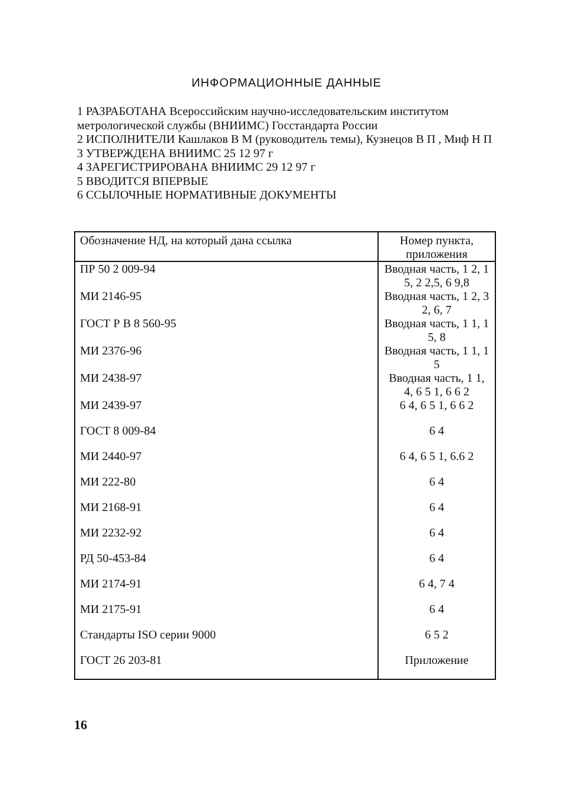ИНФОРМАЦИОННЫЕ ДАННЫЕ
1 РАЗРАБОТАНА Всероссийским научно-исследовательским институтом метрологической службы (ВНИИМС) Госстандарта России
2 ИСПОЛНИТЕЛИ Кашлаков В М (руководитель темы), Кузнецов В П , Миф Н П
3 УТВЕРЖДЕНА ВНИИМС 25 12 97 г
4 ЗАРЕГИСТРИРОВАНА ВНИИМС 29 12 97 г
5 ВВОДИТСЯ ВПЕРВЫЕ
6 ССЫЛОЧНЫЕ НОРМАТИВНЫЕ ДОКУМЕНТЫ
| Обозначение НД, на который дана ссылка | Номер пункта, приложения |
| --- | --- |
| ПР 50 2 009-94 | Вводная часть, 1 2, 1 5, 2 2,5, 6 9,8 |
| МИ 2146-95 | Вводная часть, 1 2, 3 2, 6, 7 |
| ГОСТ Р В 8 560-95 | Вводная часть, 1 1, 1 5, 8 |
| МИ 2376-96 | Вводная часть, 1 1, 1 5 |
| МИ 2438-97 | Вводная часть, 1 1, 4, 6 5 1, 6 6 2 |
| МИ 2439-97 | 6 4, 6 5 1, 6 6 2 |
| ГОСТ 8 009-84 | 6 4 |
| МИ 2440-97 | 6 4, 6 5 1, 6.6 2 |
| МИ 222-80 | 6 4 |
| МИ 2168-91 | 6 4 |
| МИ 2232-92 | 6 4 |
| РД 50-453-84 | 6 4 |
| МИ 2174-91 | 6 4, 7 4 |
| МИ 2175-91 | 6 4 |
| Стандарты ISO серии 9000 | 6 5 2 |
| ГОСТ 26 203-81 | Приложение |
16